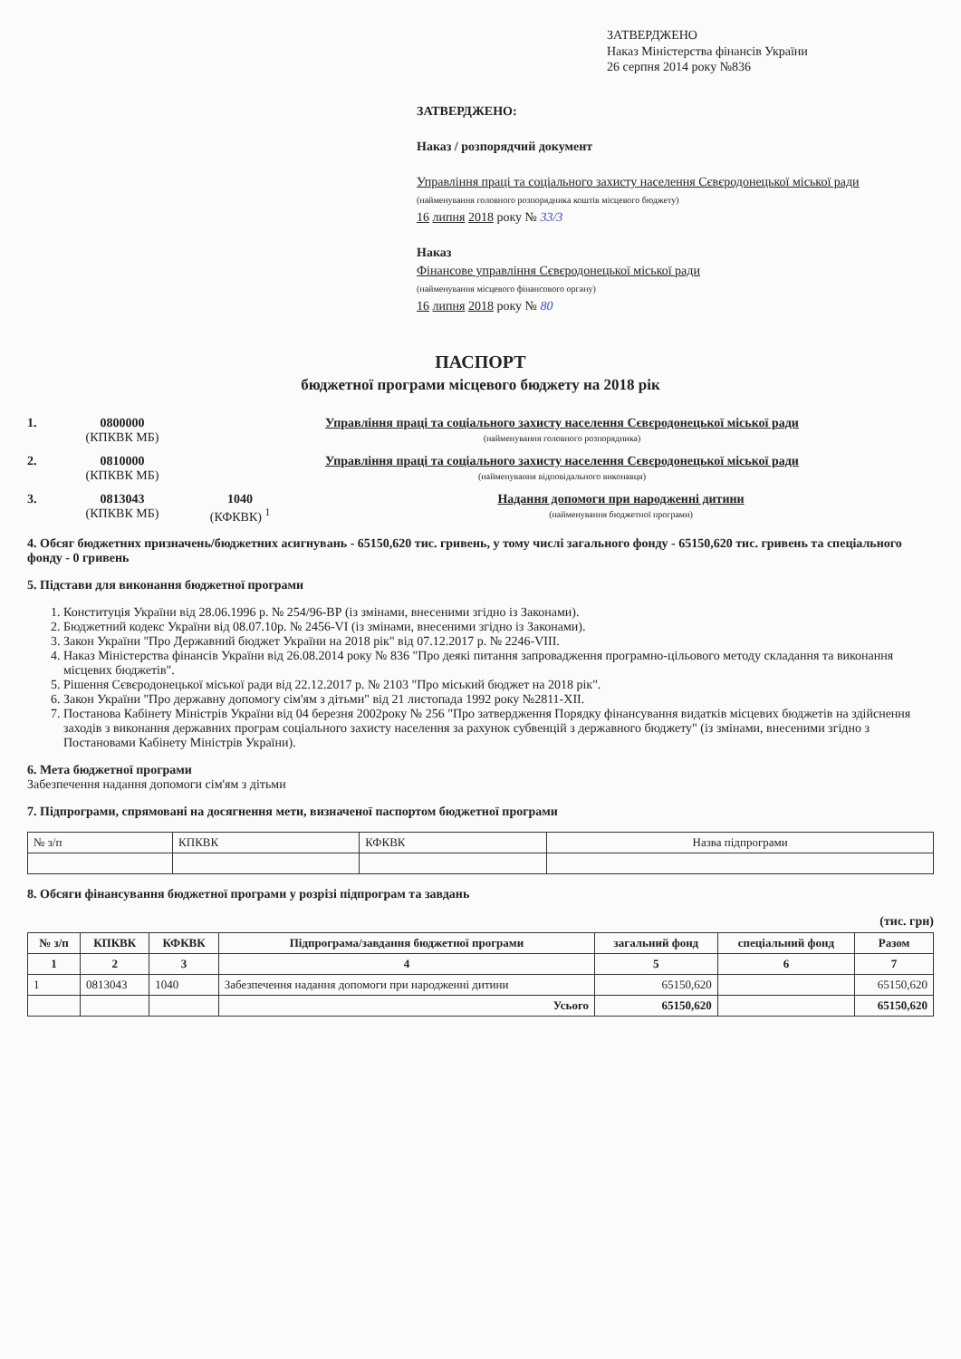ЗАТВЕРДЖЕНО
Наказ Міністерства фінансів України
26 серпня 2014 року №836
ЗАТВЕРДЖЕНО:
Наказ / розпорядчий документ
Управління праці та соціального захисту населення Сєвєродонецької міської ради
(найменування головного розпорядника коштів місцевого бюджету)
16 липня 2018 року № 33/3
Наказ
Фінансове управління Сєвєродонецької міської ради
(найменування місцевого фінансового органу)
16 липня 2018 року № 80
ПАСПОРТ
бюджетної програми місцевого бюджету на 2018 рік
1. 0800000
(КПКВК МБ)
Управління праці та соціального захисту населення Сєвєродонецької міської ради
(найменування головного розпорядника)
2. 0810000
(КПКВК МБ)
Управління праці та соціального захисту населення Сєвєродонецької міської ради
(найменування відповідального виконавця)
3. 0813043
(КПКВК МБ)
1040
(КФКВК) <sup>1</sup>
Надання допомоги при народженні дитини
(найменування бюджетної програми)
4. Обсяг бюджетних призначень/бюджетних асигнувань - 65150,620 тис. гривень, у тому числі загального фонду - 65150,620 тис. гривень та спеціального фонду - 0 гривень
5. Підстави для виконання бюджетної програми
1. Конституція України від 28.06.1996 р. № 254/96-ВР (із змінами, внесеними згідно із Законами).
2. Бюджетний кодекс України від 08.07.10р. № 2456-VI (із змінами, внесеними згідно із Законами).
3. Закон України "Про Державний бюджет України на 2018 рік" від 07.12.2017 р. № 2246-VIII.
4. Наказ Міністерства фінансів України від 26.08.2014 року № 836 "Про деякі питання запровадження програмно-цільового методу складання та виконання місцевих бюджетів".
5. Рішення Сєвєродонецької міської ради від 22.12.2017 р. № 2103 "Про міський бюджет на 2018 рік".
6. Закон України "Про державну допомогу сім'ям з дітьми" від 21 листопада 1992 року №2811-XII.
7. Постанова Кабінету Міністрів України від 04 березня 2002року № 256 "Про затвердження Порядку фінансування видатків місцевих бюджетів на здійснення заходів з виконання державних програм соціального захисту населення за рахунок субвенцій з державного бюджету" (із змінами, внесеними згідно з Постановами Кабінету Міністрів України).
6. Мета бюджетної програми
Забезпечення надання допомоги сім'ям з дітьми
7. Підпрограми, спрямовані на досягнення мети, визначеної паспортом бюджетної програми
| № з/п | КПКВК | КФКВК | Назва підпрограми |
8. Обсяги фінансування бюджетної програми у розрізі підпрограм та завдань
(тис. грн)
| № з/п | КПКВК | КФКВК | Підпрограма/завдання бюджетної програми | загальний фонд | спеціальний фонд | Разом |
| --- | --- | --- | --- | --- | --- | --- |
| 1 | 2 | 3 | 4 | 5 | 6 | 7 |
| 1 | 0813043 | 1040 | Забезпечення надання допомоги при народженні дитини | 65150,620 | | 65150,620 |
| | | | Усього | 65150,620 | | 65150,620 |